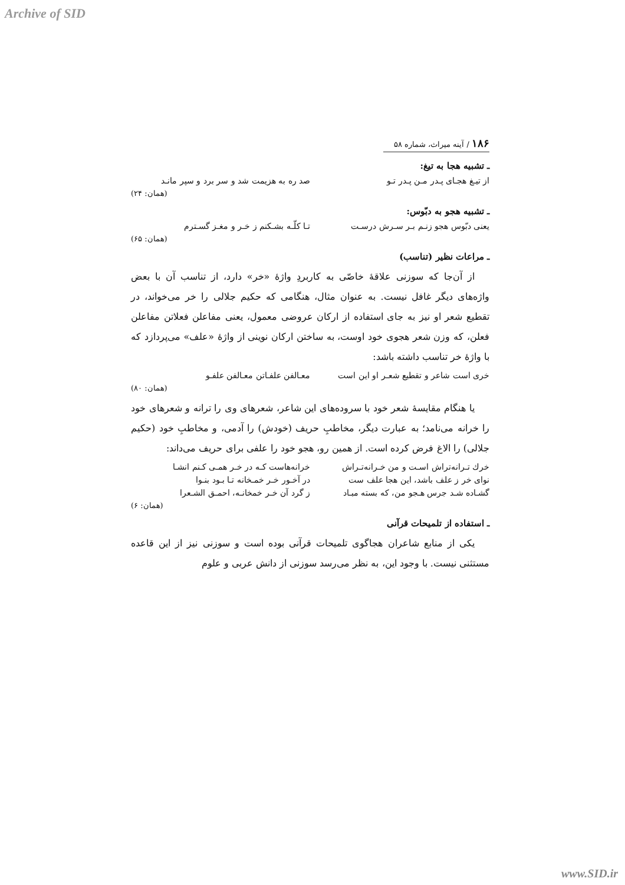Archive of SID
۱۸۶ / آینه میراث، شماره ۵۸
ـ تشبیه هجا به تیغ:
از تیـغ هجـای پـدر مـن پـدر تـو صد ره به هزیمت شد و سر برد و سپر مانـد
(همان: ۲۴)
ـ تشبیه هجو به دبّوس:
یعنی دبّوس هجو زنـم بـر سـرش درسـت تـا کلّـه بشـکنم ز خـر و مغـز گسـترم
(همان: ۶۵)
ـ مراعات نظیر (تناسب)
از آن‌جا که سوزنی علاقهٔ خاصّی به کاربردِ واژهٔ «خر» دارد، از تناسب آن با بعض واژه‌های دیگر غافل نیست. به عنوان مثال، هنگامی که حکیم جلالی را خر می‌خواند، در تقطیع شعر او نیز به جای استفاده از ارکان عروضی معمول، یعنی مفاعلن فعلاتن مفاعلن فعلن، که وزن شعر هجوی خود اوست، به ساختن ارکان نوینی از واژهٔ «علف» می‌پردازد که با واژهٔ خر تناسب داشته باشد:
خری است شاعر و تقطیع شعـر او این است معـالفن علفـاتن معـالفن علفـو
(همان: ۸۰)
یا هنگام مقایسهٔ شعر خود با سروده‌های این شاعر، شعرهای وی را ترانه و شعرهای خود را خرانه می‌نامد؛ به عبارت دیگر، مخاطبِ حریف (خودش) را آدمی، و مخاطبِ خود (حکیم جلالی) را الاغ فرض کرده است. از همین رو، هجو خود را علفی برای حریف می‌داند:
خرك تـرانه‌تراش اسـت و من خـرانه‌تـراش خرانه‌هاست کـه در خـر همـی کـنم انشـا
نوای خر ز علف باشد، این هجا علف ست در آخـور خـر خمـخانه تـا بـود بنـوا
گشـاده شـد جرس هـجو من، که بسته مبـاد ز گرد آن خـر خمخانـه، احمـق الشـعرا
(همان: ۶)
ـ استفاده از تلمیحات قرآنی
یکی از منابع شاعران هجاگوی تلمیحات قرآنی بوده است و سوزنی نیز از این قاعده مستثنی نیست. با وجود این، به نظر می‌رسد سوزنی از دانش عربی و علوم
www.SID.ir